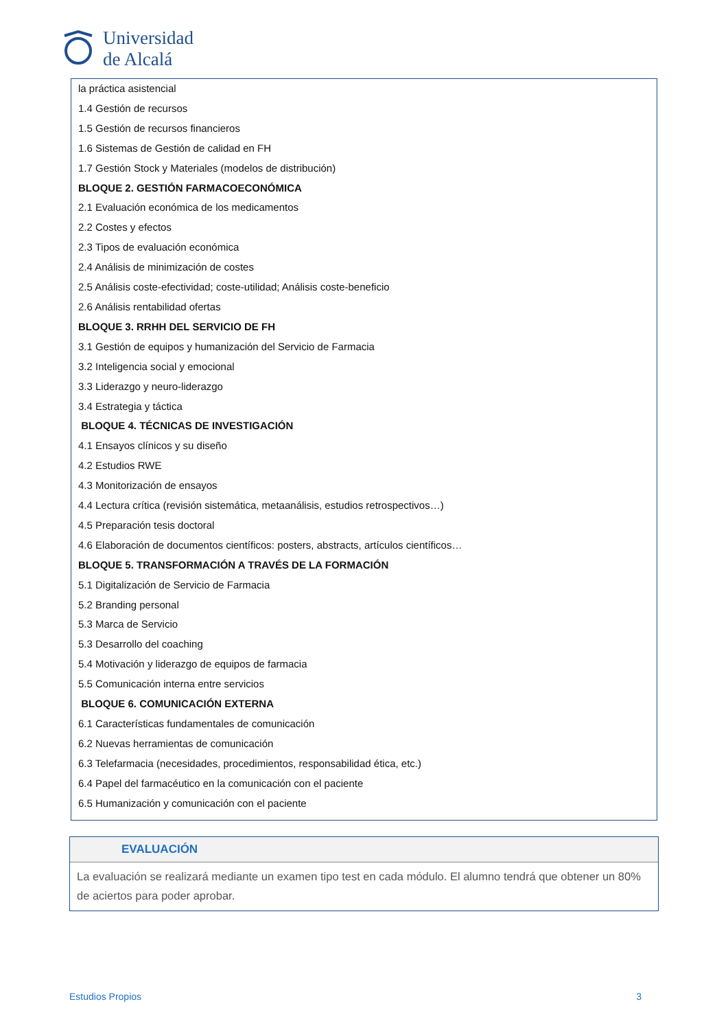Universidad
de Alcalá
la práctica asistencial
1.4 Gestión de recursos
1.5 Gestión de recursos financieros
1.6 Sistemas de Gestión de calidad en FH
1.7 Gestión Stock y Materiales (modelos de distribución)
BLOQUE 2. GESTIÓN FARMACOECONÓMICA
2.1 Evaluación económica de los medicamentos
2.2 Costes y efectos
2.3 Tipos de evaluación económica
2.4 Análisis de minimización de costes
2.5 Análisis coste-efectividad; coste-utilidad; Análisis coste-beneficio
2.6 Análisis rentabilidad ofertas
BLOQUE 3. RRHH DEL SERVICIO DE FH
3.1 Gestión de equipos y humanización del Servicio de Farmacia
3.2 Inteligencia social y emocional
3.3 Liderazgo y neuro-liderazgo
3.4 Estrategia y táctica
BLOQUE 4. TÉCNICAS DE INVESTIGACIÓN
4.1 Ensayos clínicos y su diseño
4.2 Estudios RWE
4.3 Monitorización de ensayos
4.4 Lectura crítica (revisión sistemática, metaanálisis, estudios retrospectivos…)
4.5 Preparación tesis doctoral
4.6 Elaboración de documentos científicos: posters, abstracts, artículos científicos…
BLOQUE 5. TRANSFORMACIÓN A TRAVÉS DE LA FORMACIÓN
5.1 Digitalización de Servicio de Farmacia
5.2 Branding personal
5.3 Marca de Servicio
5.3 Desarrollo del coaching
5.4 Motivación y liderazgo de equipos de farmacia
5.5 Comunicación interna entre servicios
BLOQUE 6. COMUNICACIÓN EXTERNA
6.1 Características fundamentales de comunicación
6.2 Nuevas herramientas de comunicación
6.3 Telefarmacia (necesidades, procedimientos, responsabilidad ética, etc.)
6.4 Papel del farmacéutico en la comunicación con el paciente
6.5 Humanización y comunicación con el paciente
EVALUACIÓN
La evaluación se realizará mediante un examen tipo test en cada módulo. El alumno tendrá que obtener un 80% de aciertos para poder aprobar.
Estudios Propios 3